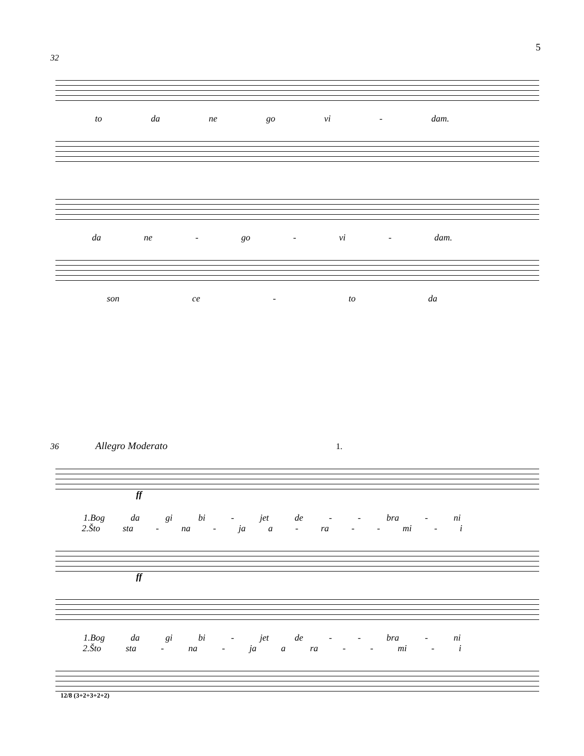5
32
to da ne go vi - dam.
da ne - go - vi - dam.
son ce - to da
36 Allegro Moderato 1.
ff
1.Bog da gi bi - jet de - - bra - ni
2.Što sta - na - ja a - ra - - mi - i
ff
1.Bog da gi bi - jet de - - bra - ni
2.Što sta - na - ja a ra - - mi - i
12/8 (3+2+3+2+2)